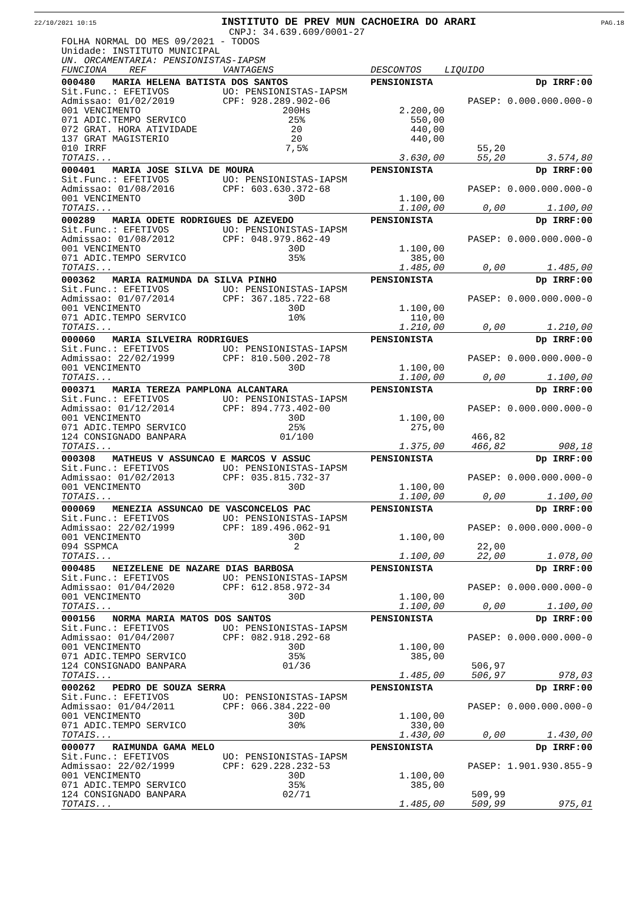22/10/2021 10:15 INSTITUTO DE PREV MUN CACHOEIRA DO ARARI PAG.18
CNPJ: 34.639.609/0001-27
FOLHA NORMAL DO MES 09/2021 - TODOS
Unidade: INSTITUTO MUNICIPAL
UN. ORCAMENTARIA: PENSIONISTAS-IAPSM
| FUNCIONA REF | VANTAGENS | DESCONTOS | LIQUIDO | |
| 000480 MARIA HELENA BATISTA DOS SANTOS | | PENSIONISTA | | Dp IRRF:00 |
| Sit.Func.: EFETIVOS | UO: PENSIONISTAS-IAPSM | | | |
| Admissao: 01/02/2019 | CPF: 928.289.902-06 | | PASEP: 0.000.000.000-0 | |
| 001 VENCIMENTO | 200Hs | 2.200,00 | | |
| 071 ADIC.TEMPO SERVICO | 25% | 550,00 | | |
| 072 GRAT. HORA ATIVIDADE | 20 | 440,00 | | |
| 137 GRAT MAGISTERIO | 20 | 440,00 | | |
| 010 IRRF | 7,5% | | 55,20 | |
| TOTAIS... | | 3.630,00 | 55,20 | 3.574,80 |
| 000401 MARIA JOSE SILVA DE MOURA | | PENSIONISTA | | Dp IRRF:00 |
| Sit.Func.: EFETIVOS | UO: PENSIONISTAS-IAPSM | | | |
| Admissao: 01/08/2016 | CPF: 603.630.372-68 | | PASEP: 0.000.000.000-0 | |
| 001 VENCIMENTO | 30D | 1.100,00 | | |
| TOTAIS... | | 1.100,00 | 0,00 | 1.100,00 |
| 000289 MARIA ODETE RODRIGUES DE AZEVEDO | | PENSIONISTA | | Dp IRRF:00 |
| Sit.Func.: EFETIVOS | UO: PENSIONISTAS-IAPSM | | | |
| Admissao: 01/08/2012 | CPF: 048.979.862-49 | | PASEP: 0.000.000.000-0 | |
| 001 VENCIMENTO | 30D | 1.100,00 | | |
| 071 ADIC.TEMPO SERVICO | 35% | 385,00 | | |
| TOTAIS... | | 1.485,00 | 0,00 | 1.485,00 |
| 000362 MARIA RAIMUNDA DA SILVA PINHO | | PENSIONISTA | | Dp IRRF:00 |
| Sit.Func.: EFETIVOS | UO: PENSIONISTAS-IAPSM | | | |
| Admissao: 01/07/2014 | CPF: 367.185.722-68 | | PASEP: 0.000.000.000-0 | |
| 001 VENCIMENTO | 30D | 1.100,00 | | |
| 071 ADIC.TEMPO SERVICO | 10% | 110,00 | | |
| TOTAIS... | | 1.210,00 | 0,00 | 1.210,00 |
| 000060 MARIA SILVEIRA RODRIGUES | | PENSIONISTA | | Dp IRRF:00 |
| Sit.Func.: EFETIVOS | UO: PENSIONISTAS-IAPSM | | | |
| Admissao: 22/02/1999 | CPF: 810.500.202-78 | | PASEP: 0.000.000.000-0 | |
| 001 VENCIMENTO | 30D | 1.100,00 | | |
| TOTAIS... | | 1.100,00 | 0,00 | 1.100,00 |
| 000371 MARIA TEREZA PAMPLONA ALCANTARA | | PENSIONISTA | | Dp IRRF:00 |
| Sit.Func.: EFETIVOS | UO: PENSIONISTAS-IAPSM | | | |
| Admissao: 01/12/2014 | CPF: 894.773.402-00 | | PASEP: 0.000.000.000-0 | |
| 001 VENCIMENTO | 30D | 1.100,00 | | |
| 071 ADIC.TEMPO SERVICO | 25% | 275,00 | | |
| 124 CONSIGNADO BANPARA | 01/100 | | 466,82 | |
| TOTAIS... | | 1.375,00 | 466,82 | 908,18 |
| 000308 MATHEUS V ASSUNCAO E MARCOS V ASSUC | | PENSIONISTA | | Dp IRRF:00 |
| Sit.Func.: EFETIVOS | UO: PENSIONISTAS-IAPSM | | | |
| Admissao: 01/02/2013 | CPF: 035.815.732-37 | | PASEP: 0.000.000.000-0 | |
| 001 VENCIMENTO | 30D | 1.100,00 | | |
| TOTAIS... | | 1.100,00 | 0,00 | 1.100,00 |
| 000069 MENEZIA ASSUNCAO DE VASCONCELOS PAC | | PENSIONISTA | | Dp IRRF:00 |
| Sit.Func.: EFETIVOS | UO: PENSIONISTAS-IAPSM | | | |
| Admissao: 22/02/1999 | CPF: 189.496.062-91 | | PASEP: 0.000.000.000-0 | |
| 001 VENCIMENTO | 30D | 1.100,00 | | |
| 094 SSPMCA | 2 | | 22,00 | |
| TOTAIS... | | 1.100,00 | 22,00 | 1.078,00 |
| 000485 NEIZELENE DE NAZARE DIAS BARBOSA | | PENSIONISTA | | Dp IRRF:00 |
| Sit.Func.: EFETIVOS | UO: PENSIONISTAS-IAPSM | | | |
| Admissao: 01/04/2020 | CPF: 612.858.972-34 | | PASEP: 0.000.000.000-0 | |
| 001 VENCIMENTO | 30D | 1.100,00 | | |
| TOTAIS... | | 1.100,00 | 0,00 | 1.100,00 |
| 000156 NORMA MARIA MATOS DOS SANTOS | | PENSIONISTA | | Dp IRRF:00 |
| Sit.Func.: EFETIVOS | UO: PENSIONISTAS-IAPSM | | | |
| Admissao: 01/04/2007 | CPF: 082.918.292-68 | | PASEP: 0.000.000.000-0 | |
| 001 VENCIMENTO | 30D | 1.100,00 | | |
| 071 ADIC.TEMPO SERVICO | 35% | 385,00 | | |
| 124 CONSIGNADO BANPARA | 01/36 | | 506,97 | |
| TOTAIS... | | 1.485,00 | 506,97 | 978,03 |
| 000262 PEDRO DE SOUZA SERRA | | PENSIONISTA | | Dp IRRF:00 |
| Sit.Func.: EFETIVOS | UO: PENSIONISTAS-IAPSM | | | |
| Admissao: 01/04/2011 | CPF: 066.384.222-00 | | PASEP: 0.000.000.000-0 | |
| 001 VENCIMENTO | 30D | 1.100,00 | | |
| 071 ADIC.TEMPO SERVICO | 30% | 330,00 | | |
| TOTAIS... | | 1.430,00 | 0,00 | 1.430,00 |
| 000077 RAIMUNDA GAMA MELO | | PENSIONISTA | | Dp IRRF:00 |
| Sit.Func.: EFETIVOS | UO: PENSIONISTAS-IAPSM | | | |
| Admissao: 22/02/1999 | CPF: 629.228.232-53 | | PASEP: 1.901.930.855-9 | |
| 001 VENCIMENTO | 30D | 1.100,00 | | |
| 071 ADIC.TEMPO SERVICO | 35% | 385,00 | | |
| 124 CONSIGNADO BANPARA | 02/71 | | 509,99 | |
| TOTAIS... | | 1.485,00 | 509,99 | 975,01 |